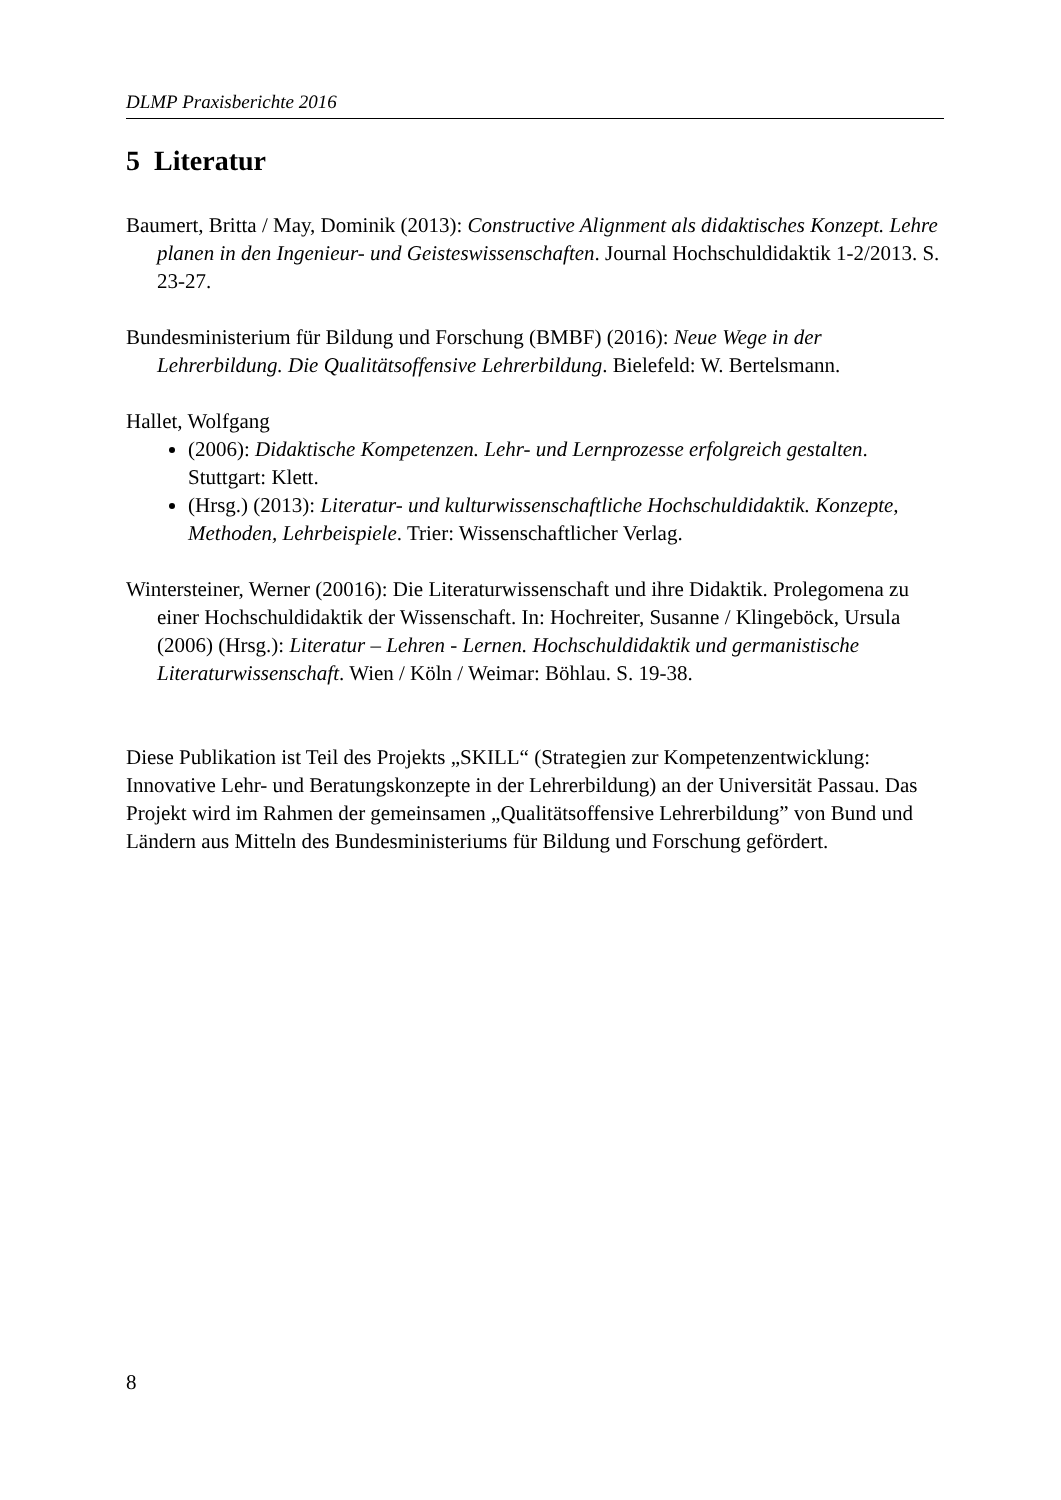DLMP Praxisberichte 2016
5 Literatur
Baumert, Britta / May, Dominik (2013): Constructive Alignment als didaktisches Konzept. Lehre planen in den Ingenieur- und Geisteswissenschaften. Journal Hochschuldidaktik 1-2/2013. S. 23-27.
Bundesministerium für Bildung und Forschung (BMBF) (2016): Neue Wege in der Lehrerbildung. Die Qualitätsoffensive Lehrerbildung. Bielefeld: W. Bertelsmann.
Hallet, Wolfgang
(2006): Didaktische Kompetenzen. Lehr- und Lernprozesse erfolgreich gestalten. Stuttgart: Klett.
(Hrsg.) (2013): Literatur- und kulturwissenschaftliche Hochschuldidaktik. Konzepte, Methoden, Lehrbeispiele. Trier: Wissenschaftlicher Verlag.
Wintersteiner, Werner (20016): Die Literaturwissenschaft und ihre Didaktik. Prolegomena zu einer Hochschuldidaktik der Wissenschaft. In: Hochreiter, Susanne / Klingeböck, Ursula (2006) (Hrsg.): Literatur – Lehren - Lernen. Hochschuldidaktik und germanistische Literaturwissenschaft. Wien / Köln / Weimar: Böhlau. S. 19-38.
Diese Publikation ist Teil des Projekts „SKILL“ (Strategien zur Kompetenzentwicklung: Innovative Lehr- und Beratungskonzepte in der Lehrerbildung) an der Universität Passau. Das Projekt wird im Rahmen der gemeinsamen „Qualitätsoffensive Lehrerbildung” von Bund und Ländern aus Mitteln des Bundesministeriums für Bildung und Forschung gefördert.
8